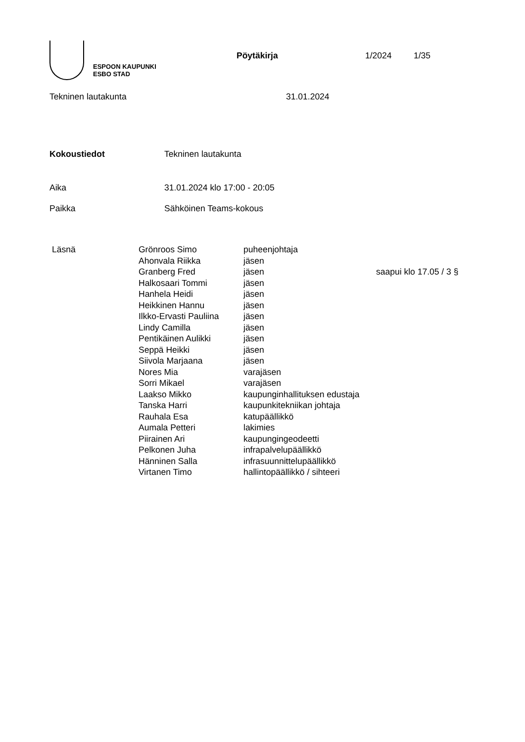ESPOON KAUPUNKI
ESBO STAD
Pöytäkirja 1/2024 1/35
Tekninen lautakunta 31.01.2024
Kokoustiedot Tekninen lautakunta
Aika 31.01.2024 klo 17:00 - 20:05
Paikka Sähköinen Teams-kokous
| Läsnä | Grönroos Simo | puheenjohtaja | |
| | Ahonvala Riikka | jäsen | |
| | Granberg Fred | jäsen | saapui klo 17.05 / 3 § |
| | Halkosaari Tommi | jäsen | |
| | Hanhela Heidi | jäsen | |
| | Heikkinen Hannu | jäsen | |
| | Ilkko-Ervasti Pauliina | jäsen | |
| | Lindy Camilla | jäsen | |
| | Pentikäinen Aulikki | jäsen | |
| | Seppä Heikki | jäsen | |
| | Siivola Marjaana | jäsen | |
| | Nores Mia | varajäsen | |
| | Sorri Mikael | varajäsen | |
| | Laakso Mikko | kaupunginhallituksen edustaja | |
| | Tanska Harri | kaupunkitekniikan johtaja | |
| | Rauhala Esa | katupäällikkö | |
| | Aumala Petteri | lakimies | |
| | Piirainen Ari | kaupungingeodeetti | |
| | Pelkonen Juha | infrapalvelupäällikkö | |
| | Hänninen Salla | infrasuunnittelupäällikkö | |
| | Virtanen Timo | hallintopäällikkö / sihteeri | |